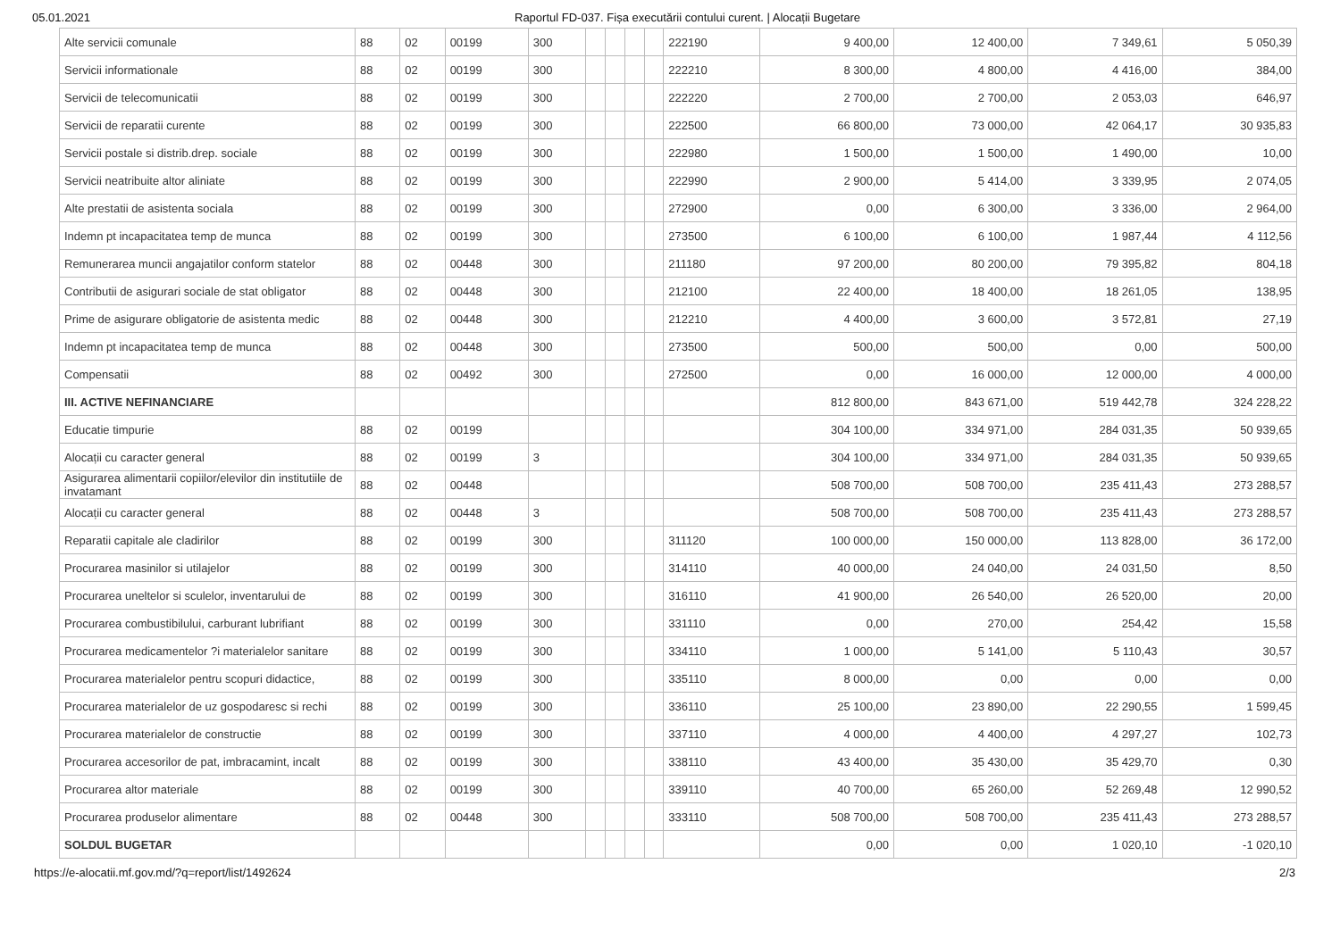05.01.2021 Raportul FD-037. Fișa executării contului curent. | Alocații Bugetare
| Alte servicii comunale | 88 | 02 | 00199 | 300 | | | | | 222190 | 9 400,00 | 12 400,00 | 7 349,61 | 5 050,39 |
| Servicii informationale | 88 | 02 | 00199 | 300 | | | | | 222210 | 8 300,00 | 4 800,00 | 4 416,00 | 384,00 |
| Servicii de telecomunicatii | 88 | 02 | 00199 | 300 | | | | | 222220 | 2 700,00 | 2 700,00 | 2 053,03 | 646,97 |
| Servicii de reparatii curente | 88 | 02 | 00199 | 300 | | | | | 222500 | 66 800,00 | 73 000,00 | 42 064,17 | 30 935,83 |
| Servicii postale si distrib.drep. sociale | 88 | 02 | 00199 | 300 | | | | | 222980 | 1 500,00 | 1 500,00 | 1 490,00 | 10,00 |
| Servicii neatribuite altor aliniate | 88 | 02 | 00199 | 300 | | | | | 222990 | 2 900,00 | 5 414,00 | 3 339,95 | 2 074,05 |
| Alte prestatii de asistenta sociala | 88 | 02 | 00199 | 300 | | | | | 272900 | 0,00 | 6 300,00 | 3 336,00 | 2 964,00 |
| Indemn pt incapacitatea temp de munca | 88 | 02 | 00199 | 300 | | | | | 273500 | 6 100,00 | 6 100,00 | 1 987,44 | 4 112,56 |
| Remunerarea muncii angajatilor conform statelor | 88 | 02 | 00448 | 300 | | | | | 211180 | 97 200,00 | 80 200,00 | 79 395,82 | 804,18 |
| Contributii de asigurari sociale de stat obligator | 88 | 02 | 00448 | 300 | | | | | 212100 | 22 400,00 | 18 400,00 | 18 261,05 | 138,95 |
| Prime de asigurare obligatorie de asistenta medic | 88 | 02 | 00448 | 300 | | | | | 212210 | 4 400,00 | 3 600,00 | 3 572,81 | 27,19 |
| Indemn pt incapacitatea temp de munca | 88 | 02 | 00448 | 300 | | | | | 273500 | 500,00 | 500,00 | 0,00 | 500,00 |
| Compensatii | 88 | 02 | 00492 | 300 | | | | | 272500 | 0,00 | 16 000,00 | 12 000,00 | 4 000,00 |
| III. ACTIVE NEFINANCIARE | | | | | | | | | | 812 800,00 | 843 671,00 | 519 442,78 | 324 228,22 |
| Educatie timpurie | 88 | 02 | 00199 | | | | | | | 304 100,00 | 334 971,00 | 284 031,35 | 50 939,65 |
| Alocații cu caracter general | 88 | 02 | 00199 | 3 | | | | | | 304 100,00 | 334 971,00 | 284 031,35 | 50 939,65 |
| Asigurarea alimentarii copiilor/elevilor din institutiile de invatamant | 88 | 02 | 00448 | | | | | | | 508 700,00 | 508 700,00 | 235 411,43 | 273 288,57 |
| Alocații cu caracter general | 88 | 02 | 00448 | 3 | | | | | | 508 700,00 | 508 700,00 | 235 411,43 | 273 288,57 |
| Reparatii capitale ale cladirilor | 88 | 02 | 00199 | 300 | | | | | 311120 | 100 000,00 | 150 000,00 | 113 828,00 | 36 172,00 |
| Procurarea masinilor si utilajelor | 88 | 02 | 00199 | 300 | | | | | 314110 | 40 000,00 | 24 040,00 | 24 031,50 | 8,50 |
| Procurarea uneltelor si sculelor, inventarului de | 88 | 02 | 00199 | 300 | | | | | 316110 | 41 900,00 | 26 540,00 | 26 520,00 | 20,00 |
| Procurarea combustibilului, carburant lubrifiant | 88 | 02 | 00199 | 300 | | | | | 331110 | 0,00 | 270,00 | 254,42 | 15,58 |
| Procurarea medicamentelor ?i materialelor sanitare | 88 | 02 | 00199 | 300 | | | | | 334110 | 1 000,00 | 5 141,00 | 5 110,43 | 30,57 |
| Procurarea materialelor pentru scopuri didactice, | 88 | 02 | 00199 | 300 | | | | | 335110 | 8 000,00 | 0,00 | 0,00 | 0,00 |
| Procurarea materialelor de uz gospodaresc si rechi | 88 | 02 | 00199 | 300 | | | | | 336110 | 25 100,00 | 23 890,00 | 22 290,55 | 1 599,45 |
| Procurarea materialelor de constructie | 88 | 02 | 00199 | 300 | | | | | 337110 | 4 000,00 | 4 400,00 | 4 297,27 | 102,73 |
| Procurarea accesorilor de pat, imbracamint, incalt | 88 | 02 | 00199 | 300 | | | | | 338110 | 43 400,00 | 35 430,00 | 35 429,70 | 0,30 |
| Procurarea altor materiale | 88 | 02 | 00199 | 300 | | | | | 339110 | 40 700,00 | 65 260,00 | 52 269,48 | 12 990,52 |
| Procurarea produselor alimentare | 88 | 02 | 00448 | 300 | | | | | 333110 | 508 700,00 | 508 700,00 | 235 411,43 | 273 288,57 |
| SOLDUL BUGETAR | | | | | | | | | | 0,00 | 0,00 | 1 020,10 | -1 020,10 |
https://e-alocatii.mf.gov.md/?q=report/list/1492624 2/3